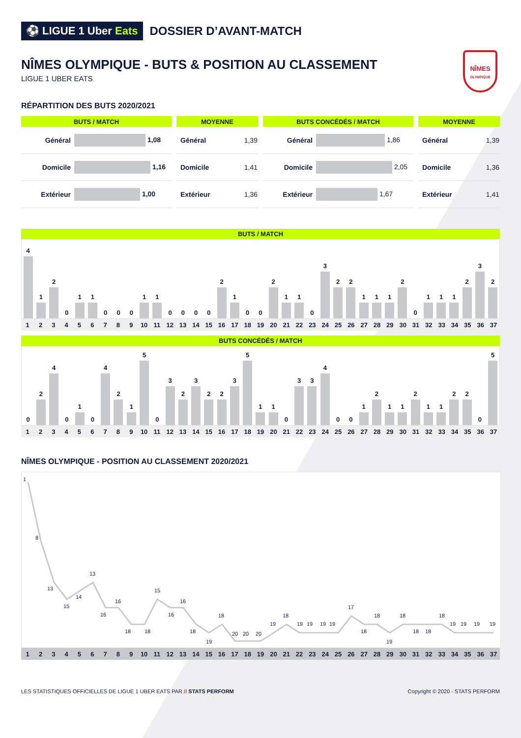⚽ LIGUE 1 Uber Eats
DOSSIER D’AVANT-MATCH
NÎMES OLYMPIQUE - BUTS & POSITION AU CLASSEMENT
LIGUE 1 UBER EATS
NÎMES
OLYMPIQUE
RÉPARTITION DES BUTS 2020/2021
| BUTS / MATCH | |
| --- | --- |
| Général | 1,08 |
| Domicile | 1,16 |
| Extérieur | 1,00 |
| MOYENNE | |
| --- | --- |
| Général | 1,39 |
| Domicile | 1,41 |
| Extérieur | 1,36 |
| BUTS CONCÉDÉS / MATCH | |
| --- | --- |
| Général | 1,86 |
| Domicile | 2,05 |
| Extérieur | 1,67 |
| MOYENNE | |
| --- | --- |
| Général | 1,39 |
| Domicile | 1,36 |
| Extérieur | 1,41 |
BUTS / MATCH
4
1
2
0
1
1
0
0
0
1
1
0
0
0
0
2
1
0
0
2
1
1
0
3
2
2
1
1
1
2
0
1
1
1
2
3
2
1 2 3 4 5 6 7 8 9 10 11 12 13 14 15 16 17 18 19 20 21 22 23 24 25 26 27 28 29 30 31 32 33 34 35 36 37
BUTS CONCÉDÉS / MATCH
0
2
4
0
1
0
4
2
1
5
0
3
2
3
2
2
3
5
1
1
0
3
3
4
0
0
1
2
1
1
2
1
1
2
2
0
5
1 2 3 4 5 6 7 8 9 10 11 12 13 14 15 16 17 18 19 20 21 22 23 24 25 26 27 28 29 30 31 32 33 34 35 36 37
NÎMES OLYMPIQUE - POSITION AU CLASSEMENT 2020/2021
1
8
13
15
14
13
16
16
18
18
15
16
16
18
19
18
20
20
20
19
18
19
19
19
19
17
18
18
19
18
18
18
18
19
19
19
19
1 2 3 4 5 6 7 8 9 10 11 12 13 14 15 16 17 18 19 20 21 22 23 24 25 26 27 28 29 30 31 32 33 34 35 36 37
LES STATISTIQUES OFFICIELLES DE LIGUE 1 UBER EATS PAR // STATS PERFORM Copyright © 2020 - STATS PERFORM